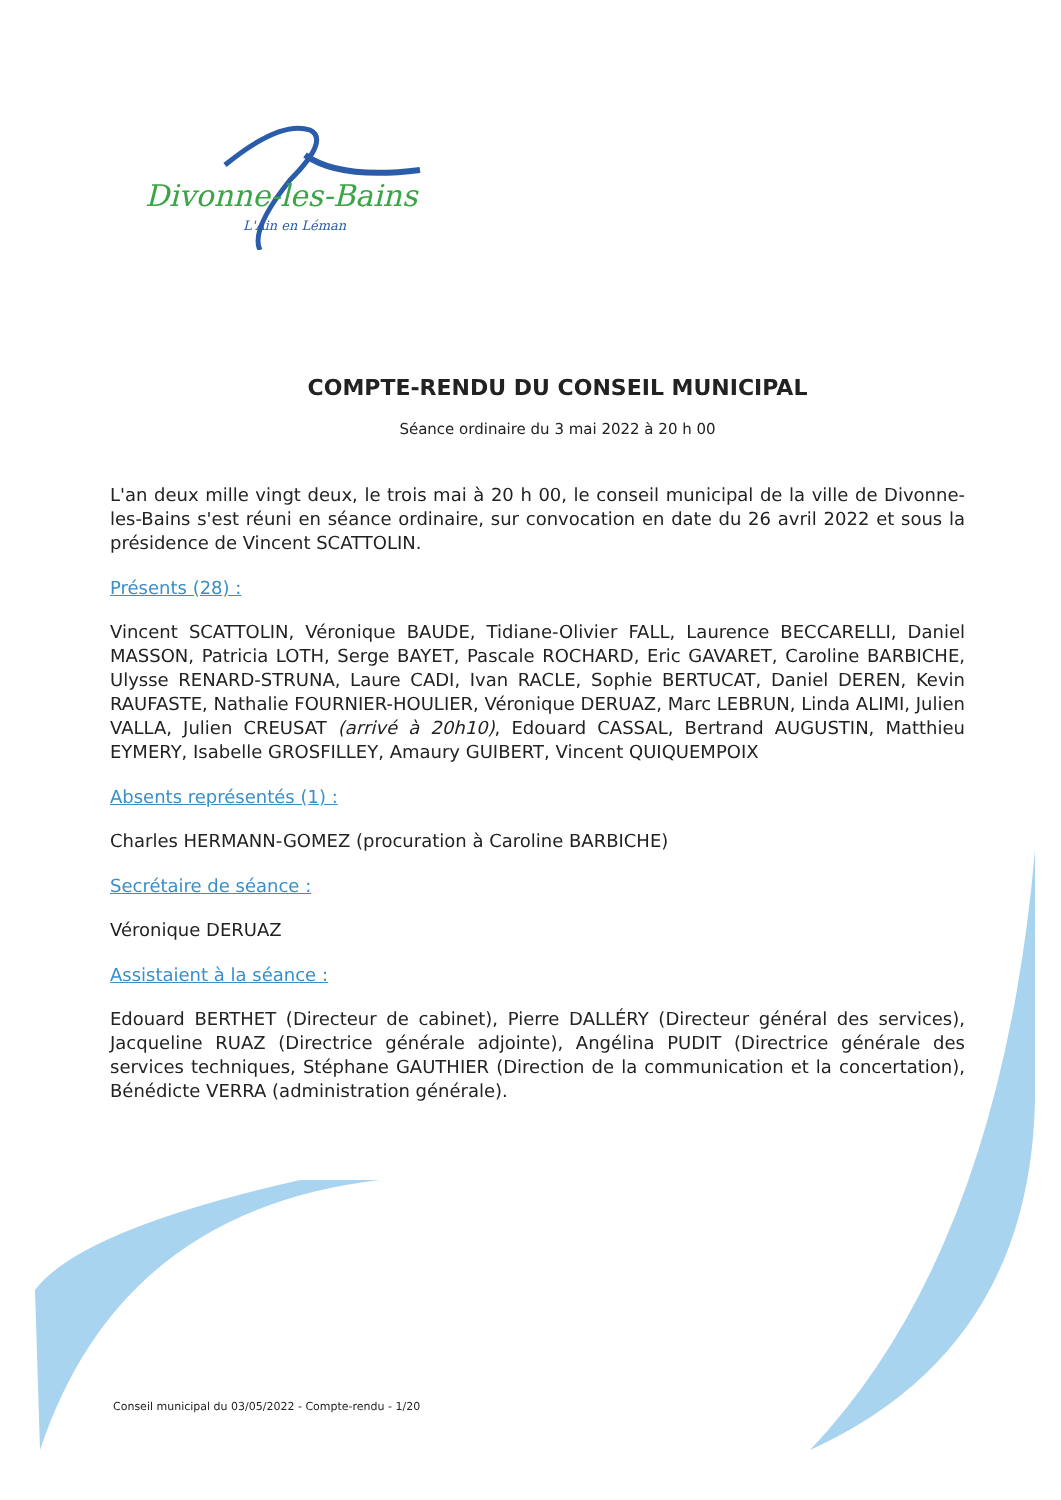Divonne-les-Bains
L'Ain en Léman
COMPTE-RENDU DU CONSEIL MUNICIPAL
Séance ordinaire du 3 mai 2022 à 20 h 00
L'an deux mille vingt deux, le trois mai à 20 h 00, le conseil municipal de la ville de Divonne-les-Bains s'est réuni en séance ordinaire, sur convocation en date du 26 avril 2022 et sous la présidence de Vincent SCATTOLIN.
Présents (28) :
Vincent SCATTOLIN, Véronique BAUDE, Tidiane-Olivier FALL, Laurence BECCARELLI, Daniel MASSON, Patricia LOTH, Serge BAYET, Pascale ROCHARD, Eric GAVARET, Caroline BARBICHE, Ulysse RENARD-STRUNA, Laure CADI, Ivan RACLE, Sophie BERTUCAT, Daniel DEREN, Kevin RAUFASTE, Nathalie FOURNIER-HOULIER, Véronique DERUAZ, Marc LEBRUN, Linda ALIMI, Julien VALLA, Julien CREUSAT (arrivé à 20h10), Edouard CASSAL, Bertrand AUGUSTIN, Matthieu EYMERY, Isabelle GROSFILLEY, Amaury GUIBERT, Vincent QUIQUEMPOIX
Absents représentés (1) :
Charles HERMANN-GOMEZ (procuration à Caroline BARBICHE)
Secrétaire de séance :
Véronique DERUAZ
Assistaient à la séance :
Edouard BERTHET (Directeur de cabinet), Pierre DALLÉRY (Directeur général des services), Jacqueline RUAZ (Directrice générale adjointe), Angélina PUDIT (Directrice générale des services techniques, Stéphane GAUTHIER (Direction de la communication et la concertation), Bénédicte VERRA (administration générale).
Conseil municipal du 03/05/2022 - Compte-rendu - 1/20